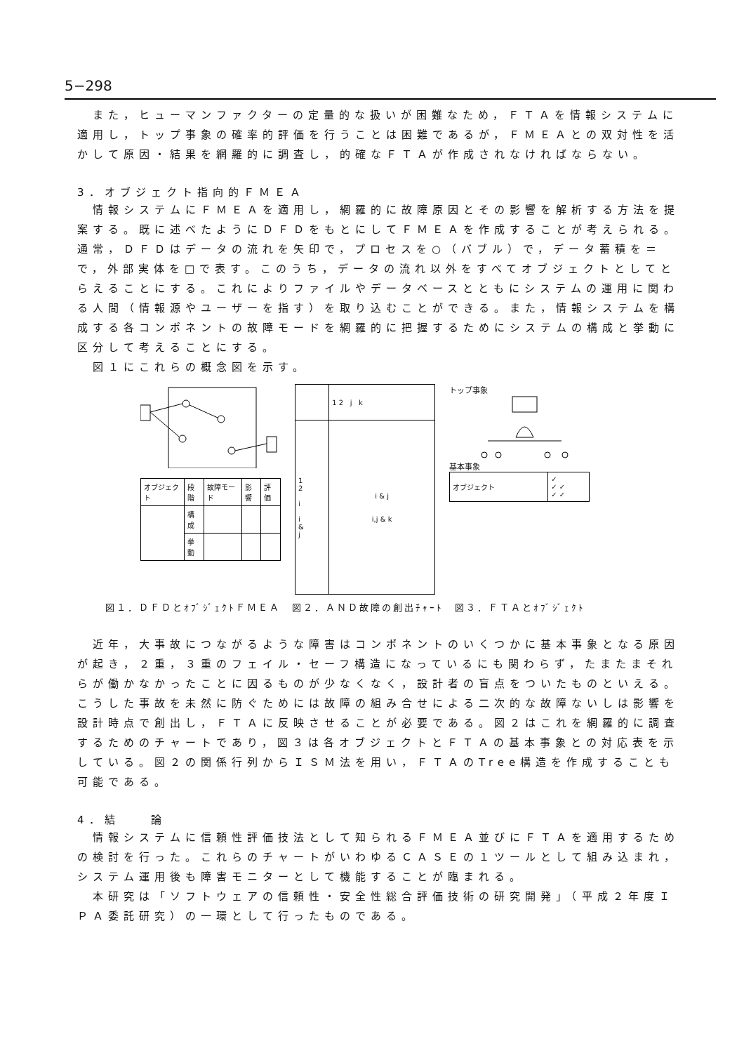5−298
また，ヒューマンファクターの定量的な扱いが困難なため，ＦＴＡを情報システムに適用し，トップ事象の確率的評価を行うことは困難であるが，ＦＭＥＡとの双対性を活かして原因・結果を網羅的に調査し，的確なＦＴＡが作成されなければならない。
3．オブジェクト指向的ＦＭＥＡ
情報システムにＦＭＥＡを適用し，網羅的に故障原因とその影響を解析する方法を提案する。既に述べたようにＤＦＤをもとにしてＦＭＥＡを作成することが考えられる。通常，ＤＦＤはデータの流れを矢印で，プロセスを○（バブル）で，データ蓄積を＝で，外部実体を□で表す。このうち，データの流れ以外をすべてオブジェクトとしてとらえることにする。これによりファイルやデータベースとともにシステムの運用に関わる人間（情報源やユーザーを指す）を取り込むことができる。また，情報システムを構成する各コンポネントの故障モードを網羅的に把握するためにシステムの構成と挙動に区分して考えることにする。
図１にこれらの概念図を示す。
| オブジェクト | 段階 | 故障モード | 影響 | 評価 |
| | 構成 | | | |
| | 挙動 | | | |
| | 1 2 j k |
| 1 2 i i & j | i & j i,j & k |
トップ事象
基本事象
| オブジェクト | ✓ ✓ ✓ ✓ ✓ |
図１．ＤＦＤとｵﾌﾞｼﾞｪｸﾄＦＭＥＡ　図２．ＡＮＤ故障の創出ﾁｬｰﾄ　図３．ＦＴＡとｵﾌﾞｼﾞｪｸﾄ
近年，大事故につながるような障害はコンポネントのいくつかに基本事象となる原因が起き，２重，３重のフェイル・セーフ構造になっているにも関わらず，たまたまそれらが働かなかったことに因るものが少なくなく，設計者の盲点をついたものといえる。こうした事故を未然に防ぐためには故障の組み合せによる二次的な故障ないしは影響を設計時点で創出し，ＦＴＡに反映させることが必要である。図２はこれを網羅的に調査するためのチャートであり，図３は各オブジェクトとＦＴＡの基本事象との対応表を示している。図２の関係行列からＩＳＭ法を用い，ＦＴＡのTree構造を作成することも可能である。
4．結　　論
情報システムに信頼性評価技法として知られるＦＭＥＡ並びにＦＴＡを適用するための検討を行った。これらのチャートがいわゆるＣＡＳＥの１ツールとして組み込まれ，システム運用後も障害モニターとして機能することが臨まれる。
本研究は「ソフトウェアの信頼性・安全性総合評価技術の研究開発」（平成２年度ＩＰＡ委託研究）の一環として行ったものである。